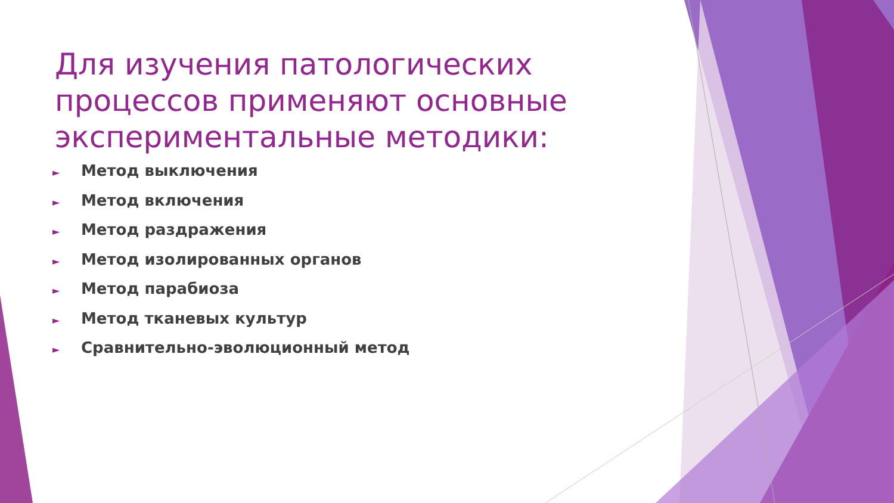Для изучения патологических процессов применяют основные экспериментальные методики:
► Метод выключения
► Метод включения
► Метод раздражения
► Метод изолированных органов
► Метод парабиоза
► Метод тканевых культур
► Сравнительно-эволюционный метод